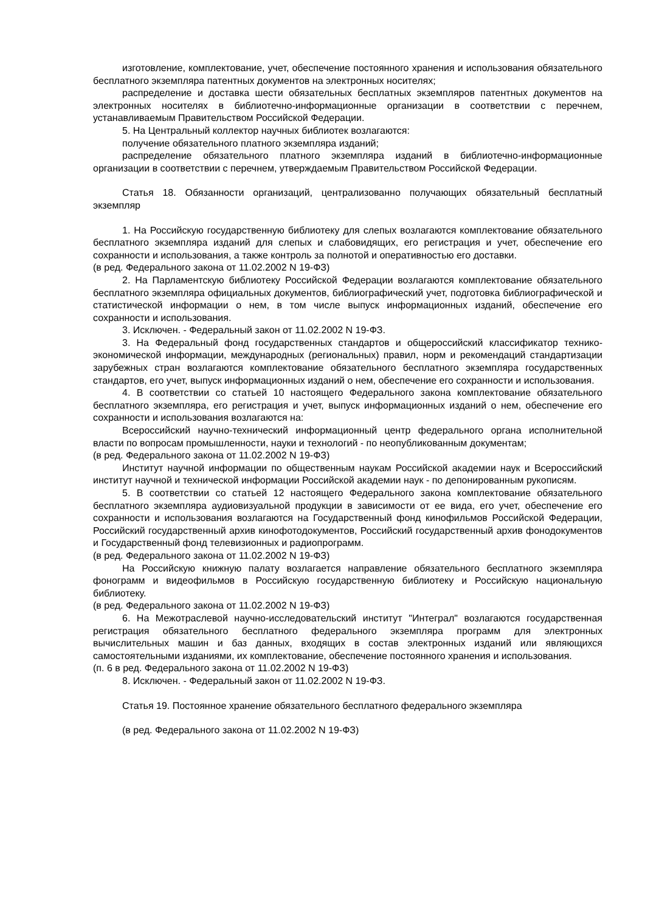изготовление, комплектование, учет, обеспечение постоянного хранения и использования обязательного бесплатного экземпляра патентных документов на электронных носителях;
распределение и доставка шести обязательных бесплатных экземпляров патентных документов на электронных носителях в библиотечно-информационные организации в соответствии с перечнем, устанавливаемым Правительством Российской Федерации.
5. На Центральный коллектор научных библиотек возлагаются:
получение обязательного платного экземпляра изданий;
распределение обязательного платного экземпляра изданий в библиотечно-информационные организации в соответствии с перечнем, утверждаемым Правительством Российской Федерации.
Статья 18. Обязанности организаций, централизованно получающих обязательный бесплатный экземпляр
1. На Российскую государственную библиотеку для слепых возлагаются комплектование обязательного бесплатного экземпляра изданий для слепых и слабовидящих, его регистрация и учет, обеспечение его сохранности и использования, а также контроль за полнотой и оперативностью его доставки.
(в ред. Федерального закона от 11.02.2002 N 19-ФЗ)
2. На Парламентскую библиотеку Российской Федерации возлагаются комплектование обязательного бесплатного экземпляра официальных документов, библиографический учет, подготовка библиографической и статистической информации о нем, в том числе выпуск информационных изданий, обеспечение его сохранности и использования.
3. Исключен. - Федеральный закон от 11.02.2002 N 19-ФЗ.
3. На Федеральный фонд государственных стандартов и общероссийский классификатор технико-экономической информации, международных (региональных) правил, норм и рекомендаций стандартизации зарубежных стран возлагаются комплектование обязательного бесплатного экземпляра государственных стандартов, его учет, выпуск информационных изданий о нем, обеспечение его сохранности и использования.
4. В соответствии со статьей 10 настоящего Федерального закона комплектование обязательного бесплатного экземпляра, его регистрация и учет, выпуск информационных изданий о нем, обеспечение его сохранности и использования возлагаются на:
Всероссийский научно-технический информационный центр федерального органа исполнительной власти по вопросам промышленности, науки и технологий - по неопубликованным документам;
(в ред. Федерального закона от 11.02.2002 N 19-ФЗ)
Институт научной информации по общественным наукам Российской академии наук и Всероссийский институт научной и технической информации Российской академии наук - по депонированным рукописям.
5. В соответствии со статьей 12 настоящего Федерального закона комплектование обязательного бесплатного экземпляра аудиовизуальной продукции в зависимости от ее вида, его учет, обеспечение его сохранности и использования возлагаются на Государственный фонд кинофильмов Российской Федерации, Российский государственный архив кинофотодокументов, Российский государственный архив фонодокументов и Государственный фонд телевизионных и радиопрограмм.
(в ред. Федерального закона от 11.02.2002 N 19-ФЗ)
На Российскую книжную палату возлагается направление обязательного бесплатного экземпляра фонограмм и видеофильмов в Российскую государственную библиотеку и Российскую национальную библиотеку.
(в ред. Федерального закона от 11.02.2002 N 19-ФЗ)
6. На Межотраслевой научно-исследовательский институт "Интеграл" возлагаются государственная регистрация обязательного бесплатного федерального экземпляра программ для электронных вычислительных машин и баз данных, входящих в состав электронных изданий или являющихся самостоятельными изданиями, их комплектование, обеспечение постоянного хранения и использования.
(п. 6 в ред. Федерального закона от 11.02.2002 N 19-ФЗ)
8. Исключен. - Федеральный закон от 11.02.2002 N 19-ФЗ.
Статья 19. Постоянное хранение обязательного бесплатного федерального экземпляра
(в ред. Федерального закона от 11.02.2002 N 19-ФЗ)